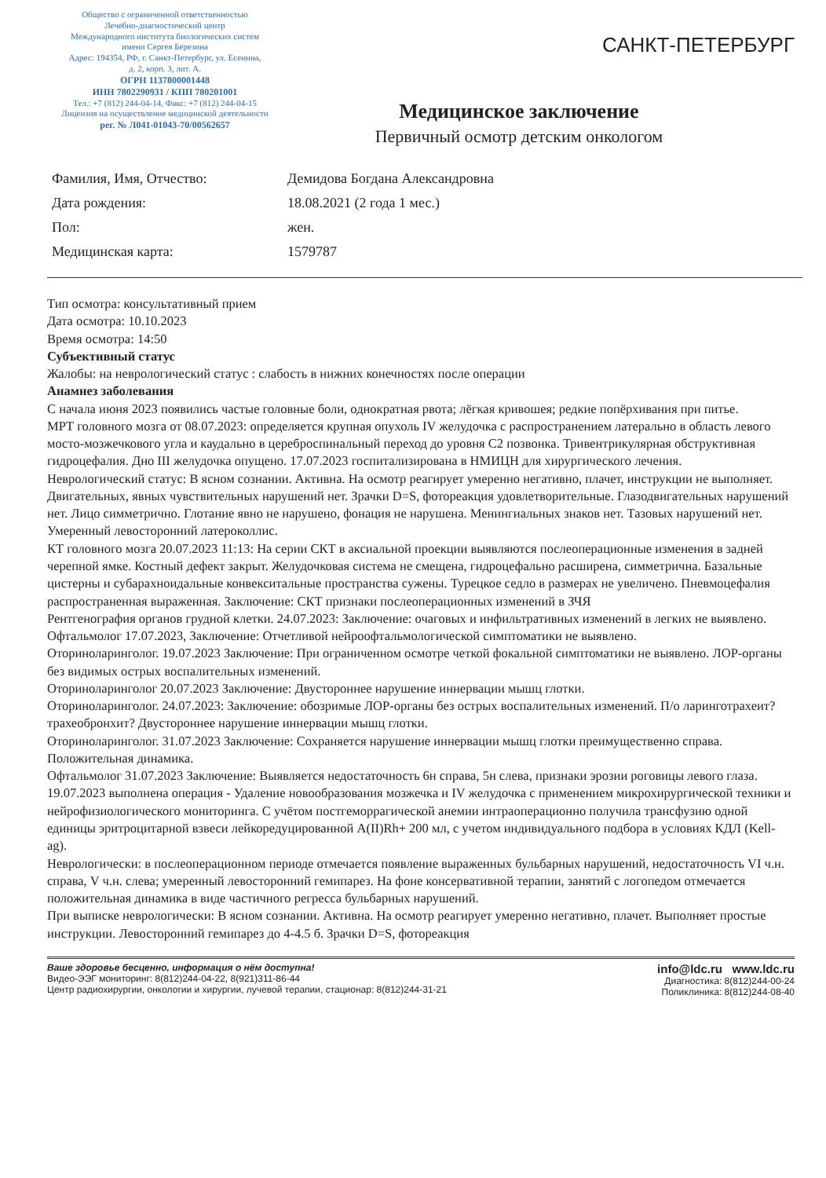Общество с ограниченной ответственностью
Лечебно-диагностический центр
Международного института биологических систем
имени Сергея Березина
Адрес: 194354, РФ, г. Санкт-Петербург, ул. Есенина,
д. 2, корп. 3, лит. А.
ОГРН 1137800001448
ИНН 7802290931 / КПП 780201001
Тел.: +7 (812) 244-04-14, Факс: +7 (812) 244-04-15
Лицензия на осуществление медицинской деятельности
рег. № Л041-01043-70/00562657
САНКТ-ПЕТЕРБУРГ
Медицинское заключение
Первичный осмотр детским онкологом
Фамилия, Имя, Отчество:
Демидова Богдана Александровна
Дата рождения:
18.08.2021 (2 года 1 мес.)
Пол:
жен.
Медицинская карта:
1579787
Тип осмотра: консультативный прием
Дата осмотра: 10.10.2023
Время осмотра: 14:50
Субъективный статус
Жалобы: на неврологический статус : слабость в нижних конечностях после операции
Анамнез заболевания
С начала июня 2023 появились частые головные боли, однократная рвота; лёгкая кривошея; редкие попёрхивания при питье.
МРТ головного мозга от 08.07.2023: определяется крупная опухоль IV желудочка с распространением латерально в область левого мосто-мозжечкового угла и каудально в цереброспинальный переход до уровня С2 позвонка. Тривентрикулярная обструктивная гидроцефалия. Дно III желудочка опущено. 17.07.2023 госпитализирована в НМИЦН для хирургического лечения.
Неврологический статус: В ясном сознании. Активна. На осмотр реагирует умеренно негативно, плачет, инструкции не выполняет. Двигательных, явных чувствительных нарушений нет. Зрачки D=S, фотореакция удовлетворительные. Глазодвигательных нарушений нет. Лицо симметрично. Глотание явно не нарушено, фонация не нарушена. Менингиальных знаков нет. Тазовых нарушений нет. Умеренный левосторонний латероколлис.
КТ головного мозга 20.07.2023 11:13: На серии СКТ в аксиальной проекции выявляются послеоперационные изменения в задней черепной ямке. Костный дефект закрыт. Желудочковая система не смещена, гидроцефально расширена, симметрична. Базальные цистерны и субарахноидальные конвекситальные пространства сужены. Турецкое седло в размерах не увеличено. Пневмоцефалия распространенная выраженная. Заключение: СКТ признаки послеоперационных изменений в ЗЧЯ
Рентгенография органов грудной клетки. 24.07.2023: Заключение: очаговых и инфильтративных изменений в легких не выявлено.
Офтальмолог 17.07.2023, Заключение: Отчетливой нейроофтальмологической симптоматики не выявлено.
Оториноларинголог. 19.07.2023 Заключение: При ограниченном осмотре четкой фокальной симптоматики не выявлено. ЛОР-органы без видимых острых воспалительных изменений.
Оториноларинголог 20.07.2023 Заключение: Двустороннее нарушение иннервации мышц глотки.
Оториноларинголог. 24.07.2023: Заключение: обозримые ЛОР-органы без острых воспалительных изменений. П/о ларинготрахеит? трахеобронхит? Двустороннее нарушение иннервации мышц глотки.
Оториноларинголог. 31.07.2023 Заключение: Сохраняется нарушение иннервации мышц глотки преимущественно справа. Положительная динамика.
Офтальмолог 31.07.2023 Заключение: Выявляется недостаточность 6н справа, 5н слева, признаки эрозии роговицы левого глаза.
19.07.2023 выполнена операция - Удаление новообразования мозжечка и IV желудочка с применением микрохирургической техники и нейрофизиологического мониторинга. С учётом постгеморрагической анемии интраоперационно получила трансфузию одной единицы эритроцитарной взвеси лейкоредуцированной A(II)Rh+ 200 мл, с учетом индивидуального подбора в условиях КДЛ (Kell-ag).
Неврологически: в послеоперационном периоде отмечается появление выраженных бульбарных нарушений, недостаточность VI ч.н. справа, V ч.н. слева; умеренный левосторонний гемипарез. На фоне консервативной терапии, занятий с логопедом отмечается положительная динамика в виде частичного регресса бульбарных нарушений.
При выписке неврологически: В ясном сознании. Активна. На осмотр реагирует умеренно негативно, плачет. Выполняет простые инструкции. Левосторонний гемипарез до 4-4.5 б. Зрачки D=S, фотореакция
Ваше здоровье бесценно, информация о нём доступна!
Видео-ЭЭГ мониторинг: 8(812)244-04-22, 8(921)311-86-44
Центр радиохирургии, онкологии и хирургии, лучевой терапии, стационар: 8(812)244-31-21
info@ldc.ru www.ldc.ru
Диагностика: 8(812)244-00-24
Поликлиника: 8(812)244-08-40